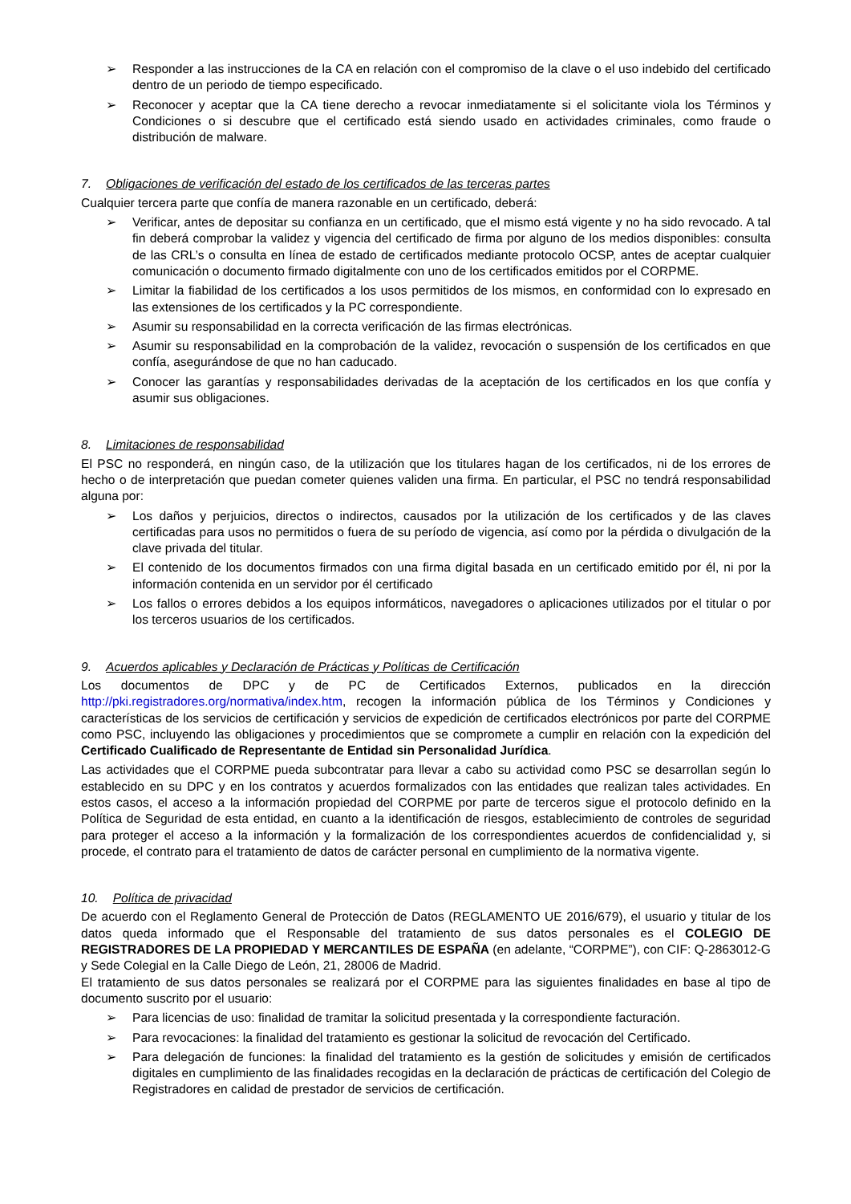➢ Responder a las instrucciones de la CA en relación con el compromiso de la clave o el uso indebido del certificado dentro de un periodo de tiempo especificado.
➢ Reconocer y aceptar que la CA tiene derecho a revocar inmediatamente si el solicitante viola los Términos y Condiciones o si descubre que el certificado está siendo usado en actividades criminales, como fraude o distribución de malware.
7. Obligaciones de verificación del estado de los certificados de las terceras partes
Cualquier tercera parte que confía de manera razonable en un certificado, deberá:
➢ Verificar, antes de depositar su confianza en un certificado, que el mismo está vigente y no ha sido revocado. A tal fin deberá comprobar la validez y vigencia del certificado de firma por alguno de los medios disponibles: consulta de las CRL’s o consulta en línea de estado de certificados mediante protocolo OCSP, antes de aceptar cualquier comunicación o documento firmado digitalmente con uno de los certificados emitidos por el CORPME.
➢ Limitar la fiabilidad de los certificados a los usos permitidos de los mismos, en conformidad con lo expresado en las extensiones de los certificados y la PC correspondiente.
➢ Asumir su responsabilidad en la correcta verificación de las firmas electrónicas.
➢ Asumir su responsabilidad en la comprobación de la validez, revocación o suspensión de los certificados en que confía, asegurándose de que no han caducado.
➢ Conocer las garantías y responsabilidades derivadas de la aceptación de los certificados en los que confía y asumir sus obligaciones.
8. Limitaciones de responsabilidad
El PSC no responderá, en ningún caso, de la utilización que los titulares hagan de los certificados, ni de los errores de hecho o de interpretación que puedan cometer quienes validen una firma. En particular, el PSC no tendrá responsabilidad alguna por:
➢ Los daños y perjuicios, directos o indirectos, causados por la utilización de los certificados y de las claves certificadas para usos no permitidos o fuera de su período de vigencia, así como por la pérdida o divulgación de la clave privada del titular.
➢ El contenido de los documentos firmados con una firma digital basada en un certificado emitido por él, ni por la información contenida en un servidor por él certificado
➢ Los fallos o errores debidos a los equipos informáticos, navegadores o aplicaciones utilizados por el titular o por los terceros usuarios de los certificados.
9. Acuerdos aplicables y Declaración de Prácticas y Políticas de Certificación
Los documentos de DPC y de PC de Certificados Externos, publicados en la dirección http://pki.registradores.org/normativa/index.htm, recogen la información pública de los Términos y Condiciones y características de los servicios de certificación y servicios de expedición de certificados electrónicos por parte del CORPME como PSC, incluyendo las obligaciones y procedimientos que se compromete a cumplir en relación con la expedición del Certificado Cualificado de Representante de Entidad sin Personalidad Jurídica.
Las actividades que el CORPME pueda subcontratar para llevar a cabo su actividad como PSC se desarrollan según lo establecido en su DPC y en los contratos y acuerdos formalizados con las entidades que realizan tales actividades. En estos casos, el acceso a la información propiedad del CORPME por parte de terceros sigue el protocolo definido en la Política de Seguridad de esta entidad, en cuanto a la identificación de riesgos, establecimiento de controles de seguridad para proteger el acceso a la información y la formalización de los correspondientes acuerdos de confidencialidad y, si procede, el contrato para el tratamiento de datos de carácter personal en cumplimiento de la normativa vigente.
10. Política de privacidad
De acuerdo con el Reglamento General de Protección de Datos (REGLAMENTO UE 2016/679), el usuario y titular de los datos queda informado que el Responsable del tratamiento de sus datos personales es el COLEGIO DE REGISTRADORES DE LA PROPIEDAD Y MERCANTILES DE ESPAÑA (en adelante, “CORPME”), con CIF: Q-2863012-G y Sede Colegial en la Calle Diego de León, 21, 28006 de Madrid.
El tratamiento de sus datos personales se realizará por el CORPME para las siguientes finalidades en base al tipo de documento suscrito por el usuario:
➢ Para licencias de uso: finalidad de tramitar la solicitud presentada y la correspondiente facturación.
➢ Para revocaciones: la finalidad del tratamiento es gestionar la solicitud de revocación del Certificado.
➢ Para delegación de funciones: la finalidad del tratamiento es la gestión de solicitudes y emisión de certificados digitales en cumplimiento de las finalidades recogidas en la declaración de prácticas de certificación del Colegio de Registradores en calidad de prestador de servicios de certificación.